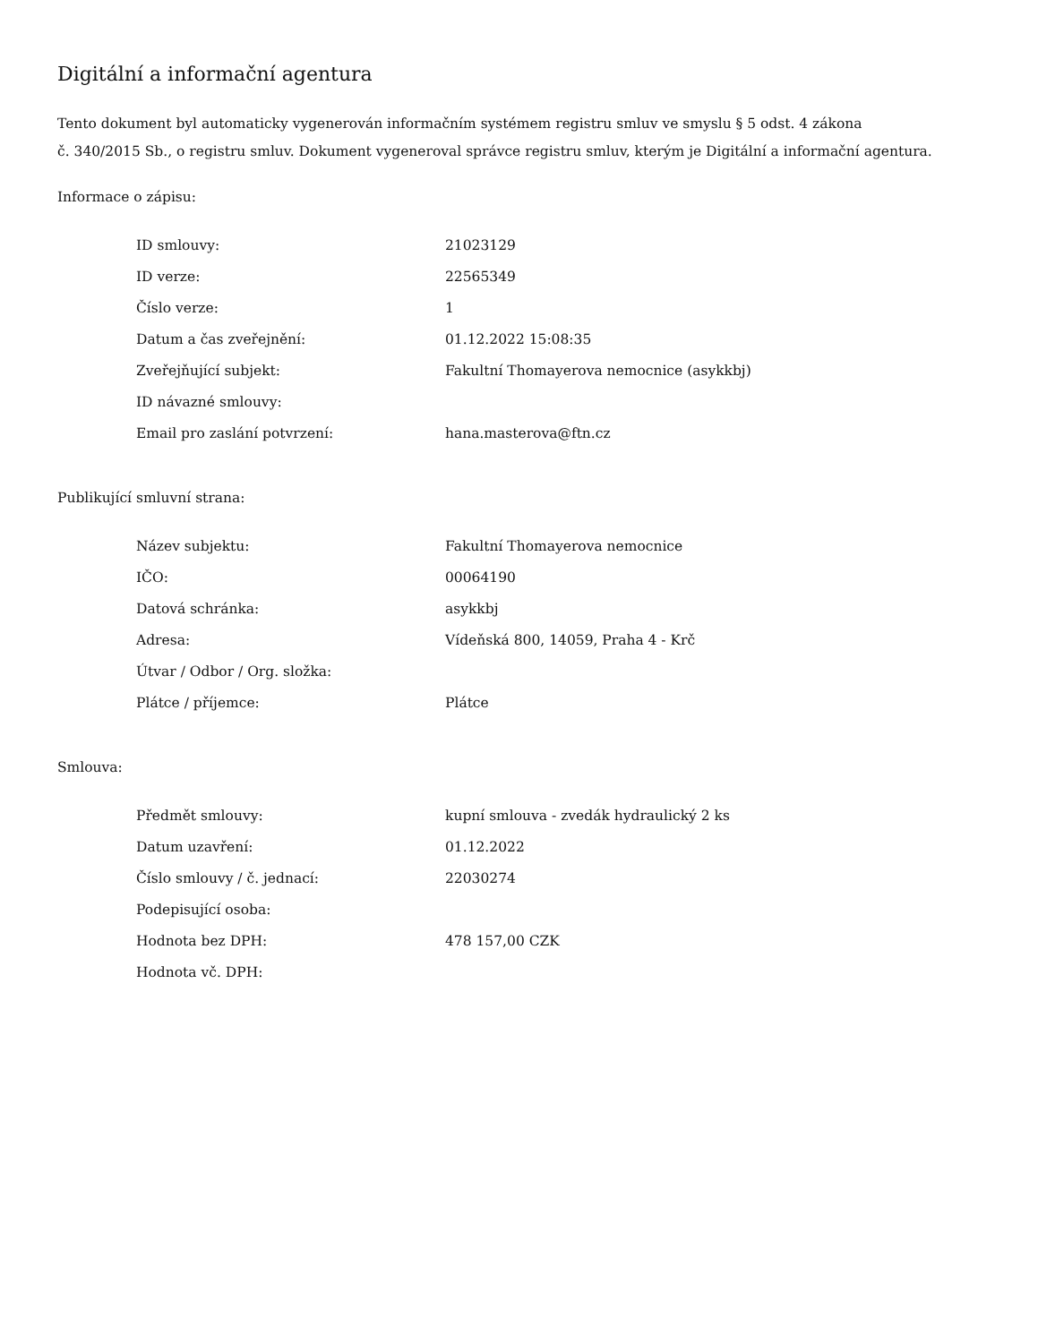Digitální a informační agentura
Tento dokument byl automaticky vygenerován informačním systémem registru smluv ve smyslu § 5 odst. 4 zákona
č. 340/2015 Sb., o registru smluv. Dokument vygeneroval správce registru smluv, kterým je Digitální a informační agentura.
Informace o zápisu:
| ID smlouvy: | 21023129 |
| ID verze: | 22565349 |
| Číslo verze: | 1 |
| Datum a čas zveřejnění: | 01.12.2022 15:08:35 |
| Zveřejňující subjekt: | Fakultní Thomayerova nemocnice (asykkbj) |
| ID návazné smlouvy: | |
| Email pro zaslání potvrzení: | hana.masterova@ftn.cz |
Publikující smluvní strana:
| Název subjektu: | Fakultní Thomayerova nemocnice |
| IČO: | 00064190 |
| Datová schránka: | asykkbj |
| Adresa: | Vídeňská 800, 14059, Praha 4 - Krč |
| Útvar / Odbor / Org. složka: | |
| Plátce / příjemce: | Plátce |
Smlouva:
| Předmět smlouvy: | kupní smlouva - zvedák hydraulický 2 ks |
| Datum uzavření: | 01.12.2022 |
| Číslo smlouvy / č. jednací: | 22030274 |
| Podepisující osoba: | |
| Hodnota bez DPH: | 478 157,00 CZK |
| Hodnota vč. DPH: | |